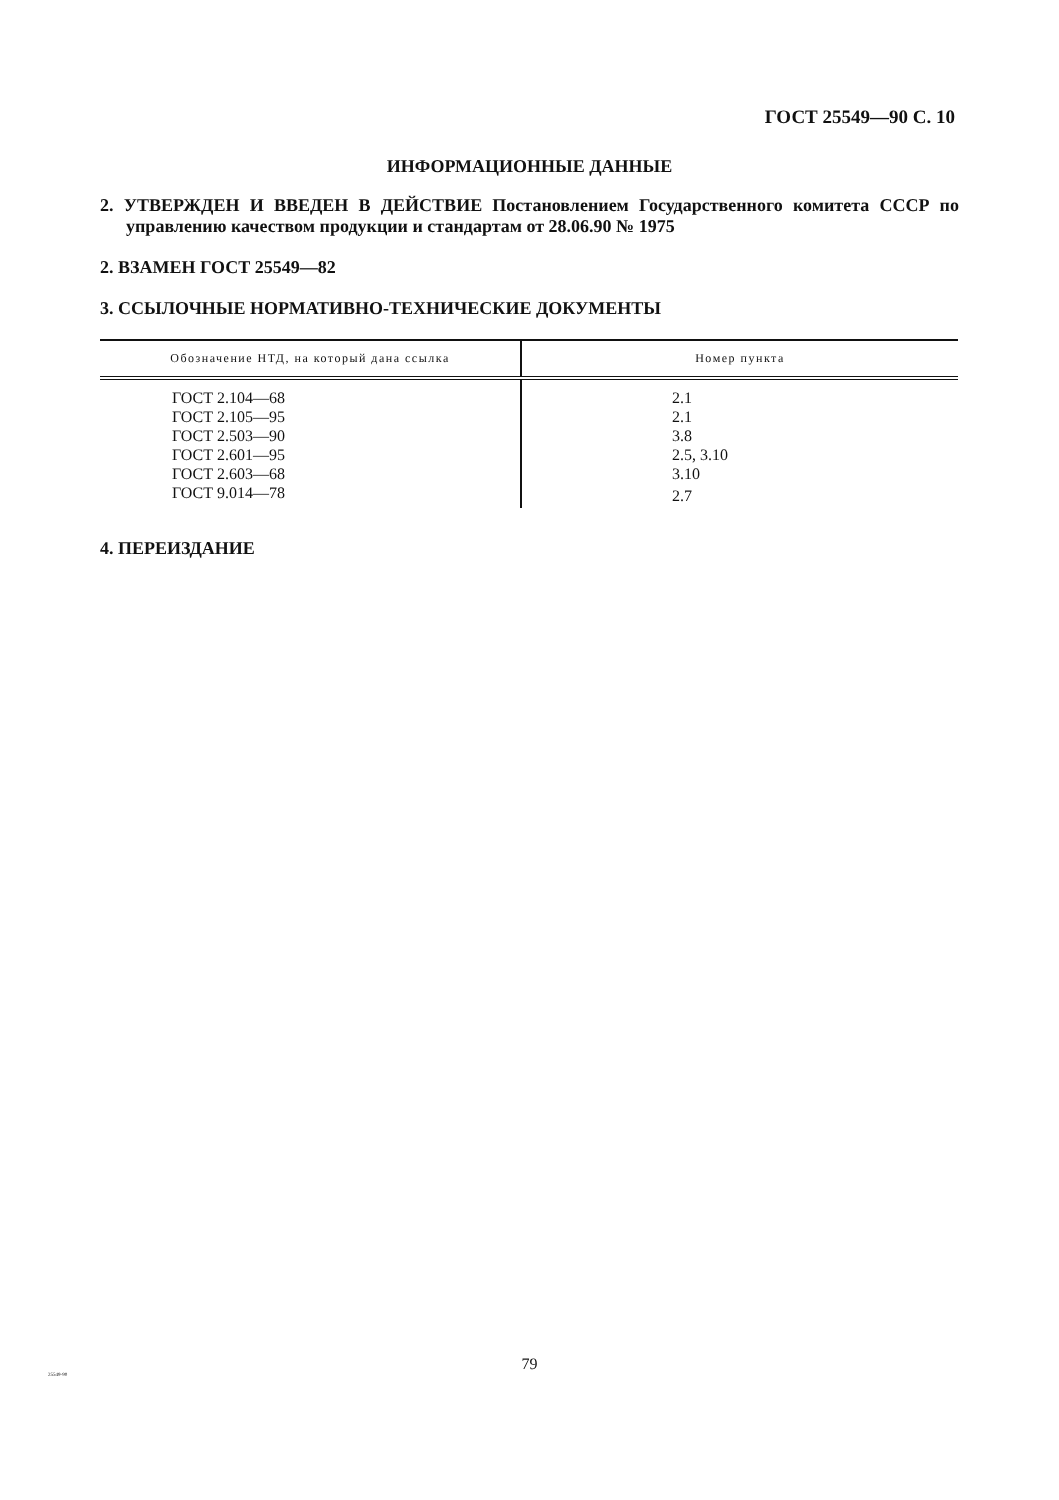ГОСТ 25549—90 С. 10
ИНФОРМАЦИОННЫЕ ДАННЫЕ
2. УТВЕРЖДЕН И ВВЕДЕН В ДЕЙСТВИЕ Постановлением Государственного комитета СССР по управлению качеством продукции и стандартам от 28.06.90 № 1975
2. ВЗАМЕН ГОСТ 25549—82
3. ССЫЛОЧНЫЕ НОРМАТИВНО-ТЕХНИЧЕСКИЕ ДОКУМЕНТЫ
| Обозначение НТД, на который дана ссылка | Номер пункта |
| --- | --- |
| ГОСТ 2.104—68 | 2.1 |
| ГОСТ 2.105—95 | 2.1 |
| ГОСТ 2.503—90 | 3.8 |
| ГОСТ 2.601—95 | 2.5, 3.10 |
| ГОСТ 2.603—68 | 3.10 |
| ГОСТ 9.014—78 | 2.7 |
4. ПЕРЕИЗДАНИЕ
79
25549-90